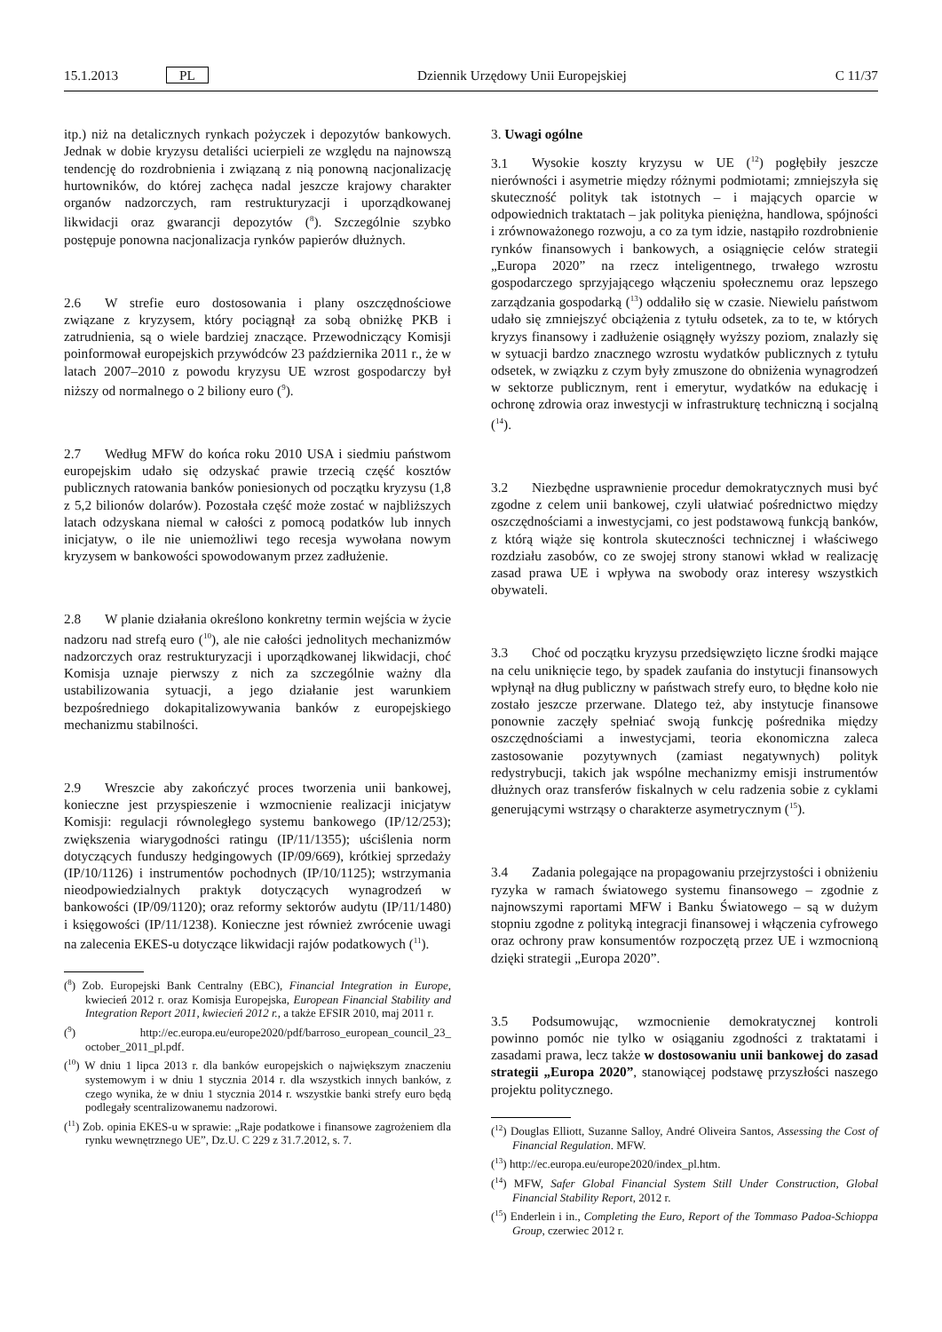15.1.2013 PL Dziennik Urzędowy Unii Europejskiej C 11/37
itp.) niż na detalicznych rynkach pożyczek i depozytów bankowych. Jednak w dobie kryzysu detaliści ucierpieli ze względu na najnowszą tendencję do rozdrobnienia i związaną z nią ponowną nacjonalizację hurtowników, do której zachęca nadal jeszcze krajowy charakter organów nadzorczych, ram restrukturyzacji i uporządkowanej likwidacji oraz gwarancji depozytów (<sup>8</sup>). Szczególnie szybko postępuje ponowna nacjonalizacja rynków papierów dłużnych.
2.6 W strefie euro dostosowania i plany oszczędnościowe związane z kryzysem, który pociągnął za sobą obniżkę PKB i zatrudnienia, są o wiele bardziej znaczące. Przewodniczący Komisji poinformował europejskich przywódców 23 października 2011 r., że w latach 2007–2010 z powodu kryzysu UE wzrost gospodarczy był niższy od normalnego o 2 biliony euro (<sup>9</sup>).
2.7 Według MFW do końca roku 2010 USA i siedmiu państwom europejskim udało się odzyskać prawie trzecią część kosztów publicznych ratowania banków poniesionych od początku kryzysu (1,8 z 5,2 bilionów dolarów). Pozostała część może zostać w najbliższych latach odzyskana niemal w całości z pomocą podatków lub innych inicjatyw, o ile nie uniemożliwi tego recesja wywołana nowym kryzysem w bankowości spowodowanym przez zadłużenie.
2.8 W planie działania określono konkretny termin wejścia w życie nadzoru nad strefą euro (<sup>10</sup>), ale nie całości jednolitych mechanizmów nadzorczych oraz restrukturyzacji i uporządkowanej likwidacji, choć Komisja uznaje pierwszy z nich za szczególnie ważny dla ustabilizowania sytuacji, a jego działanie jest warunkiem bezpośredniego dokapitalizowywania banków z europejskiego mechanizmu stabilności.
2.9 Wreszcie aby zakończyć proces tworzenia unii bankowej, konieczne jest przyspieszenie i wzmocnienie realizacji inicjatyw Komisji: regulacji równoległego systemu bankowego (IP/12/253); zwiększenia wiarygodności ratingu (IP/11/1355); uściślenia norm dotyczących funduszy hedgingowych (IP/09/669), krótkiej sprzedaży (IP/10/1126) i instrumentów pochodnych (IP/10/1125); wstrzymania nieodpowiedzialnych praktyk dotyczących wynagrodzeń w bankowości (IP/09/1120); oraz reformy sektorów audytu (IP/11/1480) i księgowości (IP/11/1238). Konieczne jest również zwrócenie uwagi na zalecenia EKES-u dotyczące likwidacji rajów podatkowych (<sup>11</sup>).
(<sup>8</sup>) Zob. Europejski Bank Centralny (EBC), Financial Integration in Europe, kwiecień 2012 r. oraz Komisja Europejska, European Financial Stability and Integration Report 2011, kwiecień 2012 r., a także EFSIR 2010, maj 2011 r.
(<sup>9</sup>) http://ec.europa.eu/europe2020/pdf/barroso_european_council_23_ october_2011_pl.pdf.
(<sup>10</sup>) W dniu 1 lipca 2013 r. dla banków europejskich o największym znaczeniu systemowym i w dniu 1 stycznia 2014 r. dla wszystkich innych banków, z czego wynika, że w dniu 1 stycznia 2014 r. wszystkie banki strefy euro będą podlegały scentralizowanemu nadzorowi.
(<sup>11</sup>) Zob. opinia EKES-u w sprawie: „Raje podatkowe i finansowe zagrożeniem dla rynku wewnętrznego UE”, Dz.U. C 229 z 31.7.2012, s. 7.
3. Uwagi ogólne
3.1 Wysokie koszty kryzysu w UE (<sup>12</sup>) pogłębiły jeszcze nierówności i asymetrie między różnymi podmiotami; zmniejszyła się skuteczność polityk tak istotnych – i mających oparcie w odpowiednich traktatach – jak polityka pieniężna, handlowa, spójności i zrównoważonego rozwoju, a co za tym idzie, nastąpiło rozdrobnienie rynków finansowych i bankowych, a osiągnięcie celów strategii „Europa 2020” na rzecz inteligentnego, trwałego wzrostu gospodarczego sprzyjającego włączeniu społecznemu oraz lepszego zarządzania gospodarką (<sup>13</sup>) oddaliło się w czasie. Niewielu państwom udało się zmniejszyć obciążenia z tytułu odsetek, za to te, w których kryzys finansowy i zadłużenie osiągnęły wyższy poziom, znalazły się w sytuacji bardzo znacznego wzrostu wydatków publicznych z tytułu odsetek, w związku z czym były zmuszone do obniżenia wynagrodzeń w sektorze publicznym, rent i emerytur, wydatków na edukację i ochronę zdrowia oraz inwestycji w infrastrukturę techniczną i socjalną (<sup>14</sup>).
3.2 Niezbędne usprawnienie procedur demokratycznych musi być zgodne z celem unii bankowej, czyli ułatwiać pośrednictwo między oszczędnościami a inwestycjami, co jest podstawową funkcją banków, z którą wiąże się kontrola skuteczności technicznej i właściwego rozdziału zasobów, co ze swojej strony stanowi wkład w realizację zasad prawa UE i wpływa na swobody oraz interesy wszystkich obywateli.
3.3 Choć od początku kryzysu przedsięwzięto liczne środki mające na celu uniknięcie tego, by spadek zaufania do instytucji finansowych wpłynął na dług publiczny w państwach strefy euro, to błędne koło nie zostało jeszcze przerwane. Dlatego też, aby instytucje finansowe ponownie zaczęły spełniać swoją funkcję pośrednika między oszczędnościami a inwestycjami, teoria ekonomiczna zaleca zastosowanie pozytywnych (zamiast negatywnych) polityk redystrybucji, takich jak wspólne mechanizmy emisji instrumentów dłużnych oraz transferów fiskalnych w celu radzenia sobie z cyklami generującymi wstrząsy o charakterze asymetrycznym (<sup>15</sup>).
3.4 Zadania polegające na propagowaniu przejrzystości i obniżeniu ryzyka w ramach światowego systemu finansowego – zgodnie z najnowszymi raportami MFW i Banku Światowego – są w dużym stopniu zgodne z polityką integracji finansowej i włączenia cyfrowego oraz ochrony praw konsumentów rozpoczętą przez UE i wzmocnioną dzięki strategii „Europa 2020”.
3.5 Podsumowując, wzmocnienie demokratycznej kontroli powinno pomóc nie tylko w osiąganiu zgodności z traktatami i zasadami prawa, lecz także w dostosowaniu unii bankowej do zasad strategii „Europa 2020”, stanowiącej podstawę przyszłości naszego projektu politycznego.
(<sup>12</sup>) Douglas Elliott, Suzanne Salloy, André Oliveira Santos, Assessing the Cost of Financial Regulation. MFW.
(<sup>13</sup>) http://ec.europa.eu/europe2020/index_pl.htm.
(<sup>14</sup>) MFW, Safer Global Financial System Still Under Construction, Global Financial Stability Report, 2012 r.
(<sup>15</sup>) Enderlein i in., Completing the Euro, Report of the Tommaso Padoa-Schioppa Group, czerwiec 2012 r.